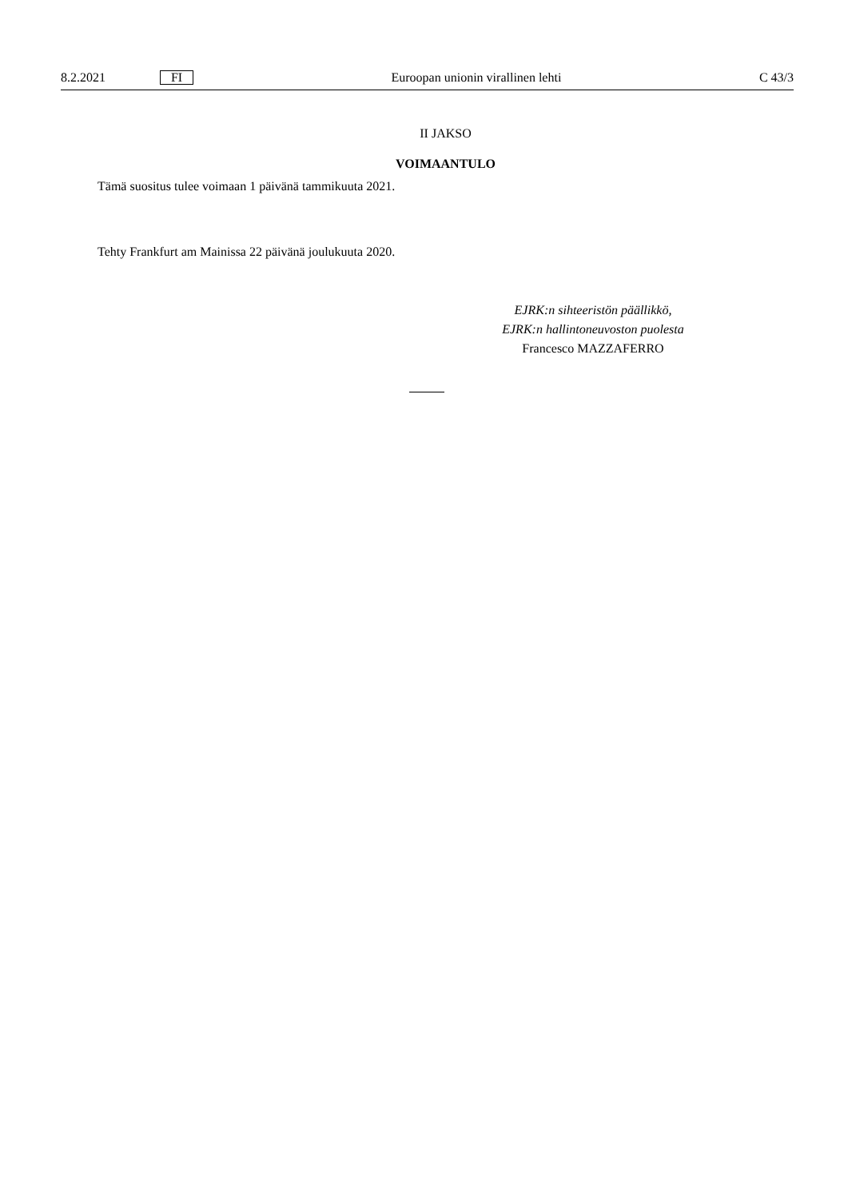8.2.2021 FI Euroopan unionin virallinen lehti C 43/3
II JAKSO
VOIMAANTULO
Tämä suositus tulee voimaan 1 päivänä tammikuuta 2021.
Tehty Frankfurt am Mainissa 22 päivänä joulukuuta 2020.
EJRK:n sihteeristön päällikkö,
EJRK:n hallintoneuvoston puolesta
Francesco MAZZAFERRO